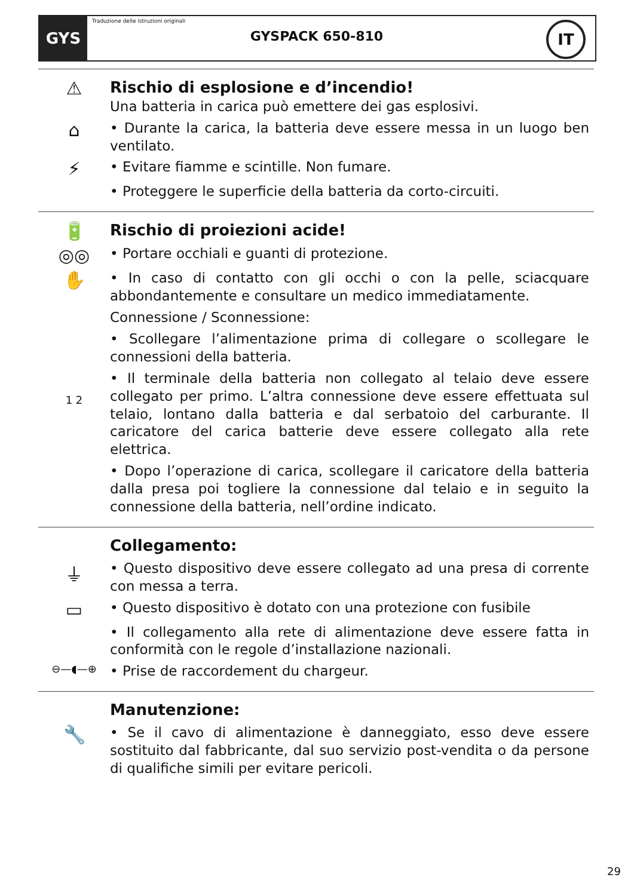GYS
Traduzione delle istruzioni originali
GYSPACK 650-810
IT
⚠
Rischio di esplosione e d’incendio!
Una batteria in carica può emettere dei gas esplosivi.
⌂
• Durante la carica, la batteria deve essere messa in un luogo ben ventilato.
⚡
• Evitare fiamme e scintille. Non fumare.
• Proteggere le superficie della batteria da corto-circuiti.
🔋
Rischio di proiezioni acide!
◎◎
• Portare occhiali e guanti di protezione.
✋
• In caso di contatto con gli occhi o con la pelle, sciacquare abbondantemente e consultare un medico immediatamente.
Connessione / Sconnessione:
• Scollegare l’alimentazione prima di collegare o scollegare le connessioni della batteria.
1 2
• Il terminale della batteria non collegato al telaio deve essere collegato per primo. L’altra connessione deve essere effettuata sul telaio, lontano dalla batteria e dal serbatoio del carburante. Il caricatore del carica batterie deve essere collegato alla rete elettrica.
• Dopo l’operazione di carica, scollegare il caricatore della batteria dalla presa poi togliere la connessione dal telaio e in seguito la connessione della batteria, nell’ordine indicato.
Collegamento:
⏚
• Questo dispositivo deve essere collegato ad una presa di corrente con messa a terra.
▭
• Questo dispositivo è dotato con una protezione con fusibile
• Il collegamento alla rete di alimentazione deve essere fatta in conformità con le regole d’installazione nazionali.
⊖—◖—⊕
• Prise de raccordement du chargeur.
Manutenzione:
🔧
• Se il cavo di alimentazione è danneggiato, esso deve essere sostituito dal fabbricante, dal suo servizio post-vendita o da persone di qualifiche simili per evitare pericoli.
29